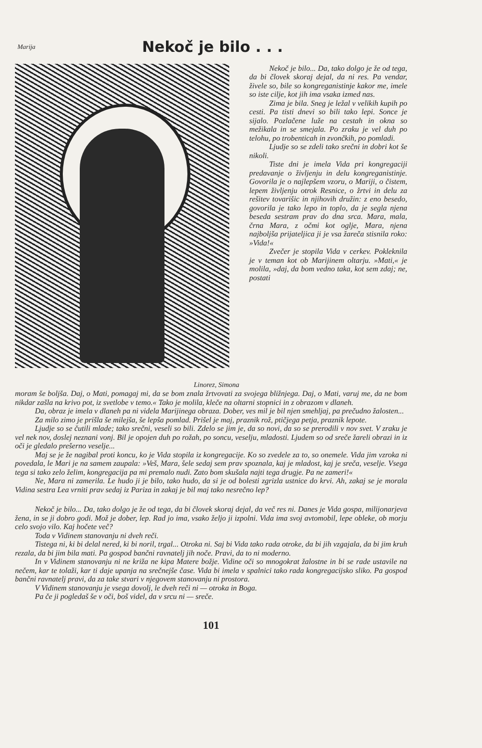Marija
Nekoč je bilo . . .
Linorez, Simona
Nekoč je bilo... Da, tako dolgo je že od tega, da bi človek skoraj dejal, da ni res. Pa vendar, živele so, bile so kongreganistinje kakor me, imele so iste cilje, kot jih ima vsaka izmed nas.
Zima je bila. Sneg je ležal v velikih kupih po cesti. Pa tisti dnevi so bili tako lepi. Sonce je sijalo. Pozlačene luže na cestah in okna so mežikala in se smejala. Po zraku je vel duh po telohu, po trobenticah in zvončkih, po pomladi.
Ljudje so se zdeli tako srečni in dobri kot še nikoli.
Tiste dni je imela Vida pri kongregaciji predavanje o življenju in delu kongreganistinje. Govorila je o najlepšem vzoru, o Mariji, o čistem, lepem življenju otrok Resnice, o žrtvi in delu za rešitev tovarišic in njihovih družin: z eno besedo, govorila je tako lepo in toplo, da je segla njena beseda sestram prav do dna srca. Mara, mala, črna Mara, z očmi kot oglje, Mara, njena najboljša prijateljica ji je vsa žareča stisnila roko: »Vida!«
Zvečer je stopila Vida v cerkev. Pokleknila je v teman kot ob Marijinem oltarju. »Mati,« je molila, »daj, da bom vedno taka, kot sem zdaj; ne, postati
moram še boljša. Daj, o Mati, pomagaj mi, da se bom znala žrtvovati za svojega bližnjega. Daj, o Mati, varuj me, da ne bom nikdar zašla na krivo pot, iz svetlobe v temo.« Tako je molila, kleče na oltarni stopnici in z obrazom v dlaneh.
Da, obraz je imela v dlaneh pa ni videla Marijinega obraza. Dober, ves mil je bil njen smehljaj, pa prečudno žalosten...
Za milo zimo je prišla še milejša, še lepša pomlad. Prišel je maj, praznik rož, ptičjega petja, praznik lepote.
Ljudje so se čutili mlade; tako srečni, veseli so bili. Zdelo se jim je, da so novi, da so se prerodili v nov svet. V zraku je vel nek nov, doslej neznani vonj. Bil je opojen duh po rožah, po soncu, veselju, mladosti. Ljudem so od sreče žareli obrazi in iz oči je gledalo prešerno veselje...
Maj se je že nagibal proti koncu, ko je Vida stopila iz kongregacije. Ko so zvedele za to, so onemele. Vida jim vzroka ni povedala, le Mari je na samem zaupala: »Veš, Mara, šele sedaj sem prav spoznala, kaj je mladost, kaj je sreča, veselje. Vsega tega si tako zelo želim, kongregacija pa mi premalo nudi. Zato bom skušala najti tega drugje. Pa ne zameri!«
Ne, Mara ni zamerila. Le hudo ji je bilo, tako hudo, da si je od bolesti zgrizla ustnice do krvi. Ah, zakaj se je morala Vidina sestra Lea vrniti prav sedaj iz Pariza in zakaj je bil maj tako nesrečno lep?
Nekoč je bilo... Da, tako dolgo je že od tega, da bi človek skoraj dejal, da več res ni. Danes je Vida gospa, milijonarjeva žena, in se ji dobro godi. Mož je dober, lep. Rad jo ima, vsako željo ji izpolni. Vida ima svoj avtomobil, lepe obleke, ob morju celo svojo vilo. Kaj hočete več?
Toda v Vidinem stanovanju ni dveh reči.
Tistega ni, ki bi delal nered, ki bi noril, trgal... Otroka ni. Saj bi Vida tako rada otroke, da bi jih vzgajala, da bi jim kruh rezala, da bi jim bila mati. Pa gospod bančni ravnatelj jih noče. Pravi, da to ni moderno.
In v Vidinem stanovanju ni ne križa ne kipa Matere božje. Vidine oči so mnogokrat žalostne in bi se rade ustavile na nečem, kar te tolaži, kar ti daje upanja na srečnejše čase. Vida bi imela v spalnici tako rada kongregacijsko sliko. Pa gospod bančni ravnatelj pravi, da za take stvari v njegovem stanovanju ni prostora.
V Vidinem stanovanju je vsega dovolj, le dveh reči ni — otroka in Boga.
Pa če ji pogledaš še v oči, boš videl, da v srcu ni — sreče.
101